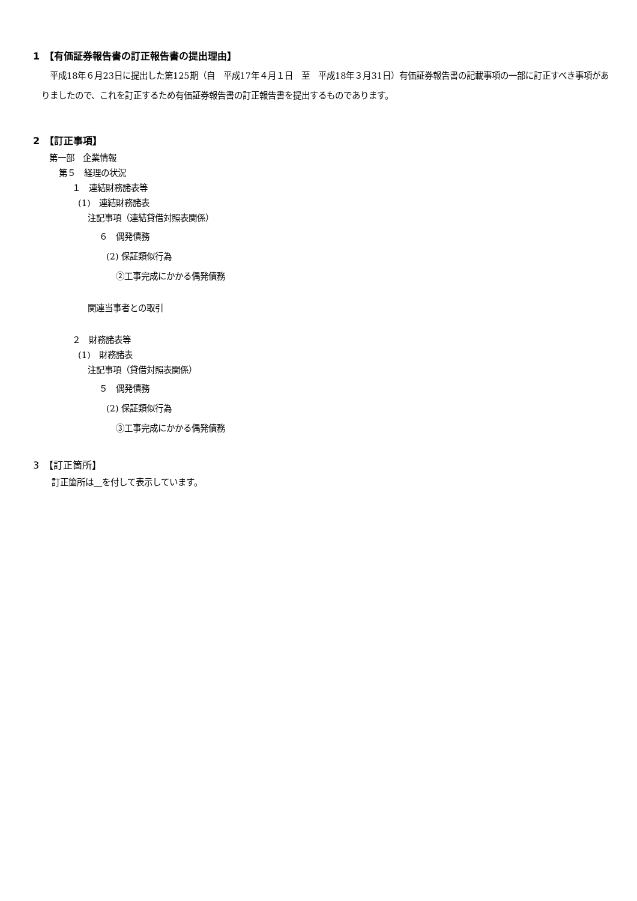1　【有価証券報告書の訂正報告書の提出理由】
平成18年６月23日に提出した第125期（自　平成17年４月１日　至　平成18年３月31日）有価証券報告書の記載事項の一部に訂正すべき事項がありましたので、これを訂正するため有価証券報告書の訂正報告書を提出するものであります。
2　【訂正事項】
第一部　企業情報
第５　経理の状況
１　連結財務諸表等
(1)　連結財務諸表
注記事項（連結貸借対照表関係）
６　偶発債務
(2) 保証類似行為
②工事完成にかかる偶発債務
関連当事者との取引
２　財務諸表等
(1)　財務諸表
注記事項（貸借対照表関係）
５　偶発債務
(2) 保証類似行為
③工事完成にかかる偶発債務
3　【訂正箇所】
訂正箇所は　 を付して表示しています。